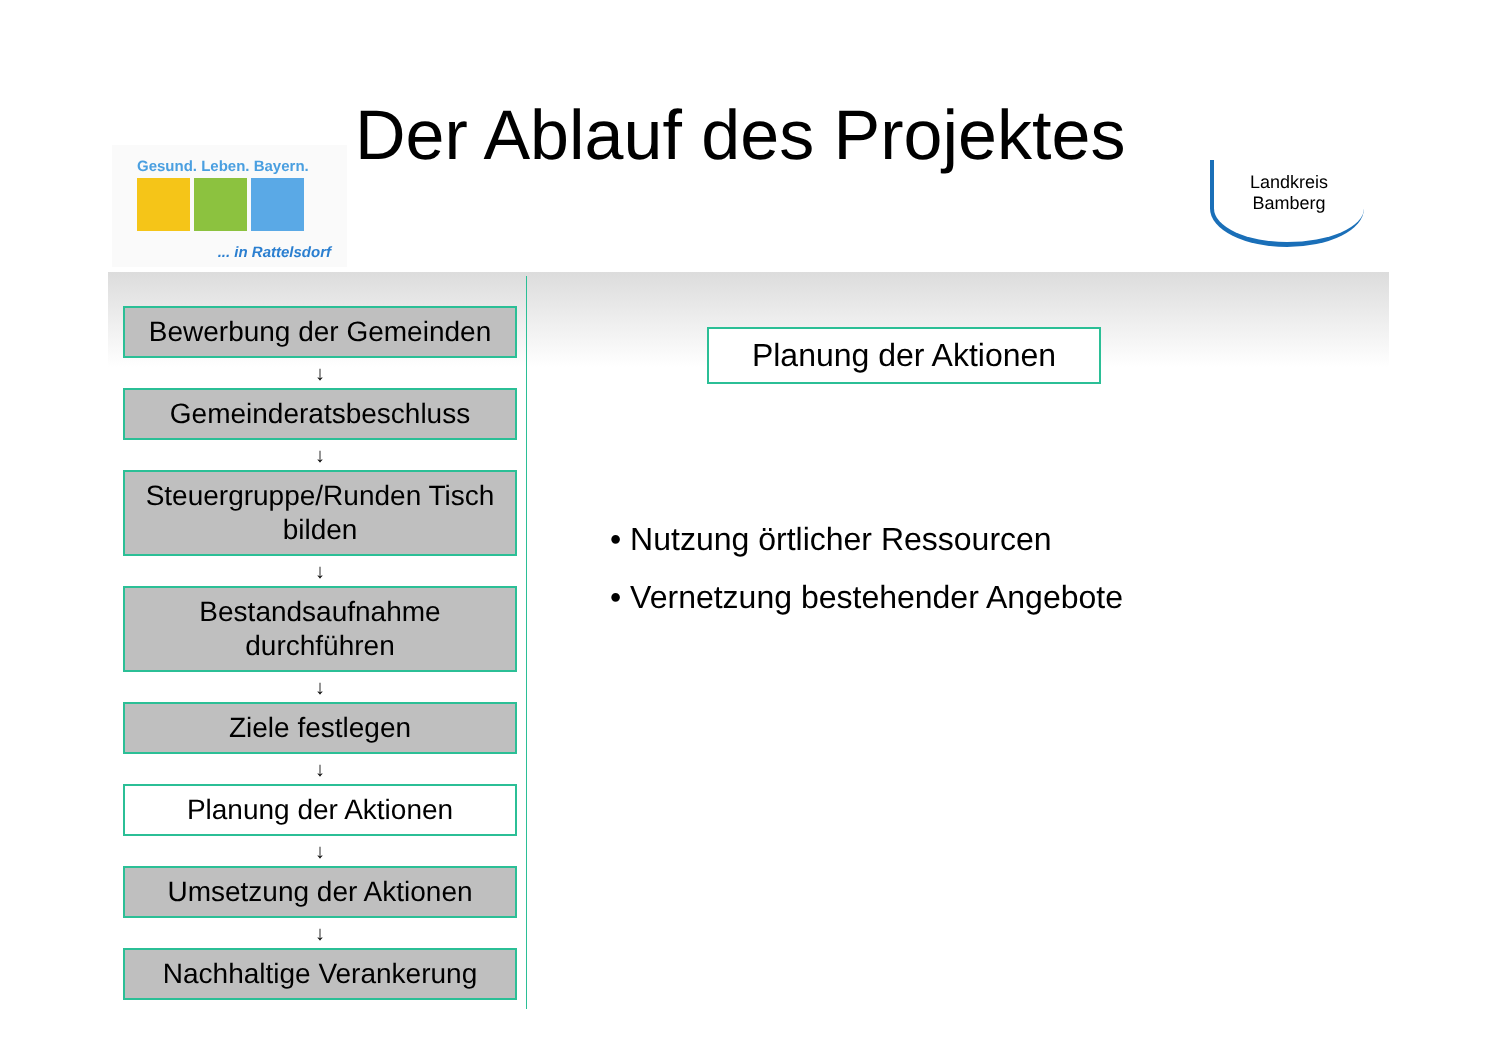Gesund. Leben. Bayern.
... in Rattelsdorf
Der Ablauf des Projektes
Landkreis
Bamberg
Bewerbung der Gemeinden
↓
Gemeinderatsbeschluss
↓
Steuergruppe/Runden Tisch bilden
↓
Bestandsaufnahme durchführen
↓
Ziele festlegen
↓
Planung der Aktionen
↓
Umsetzung der Aktionen
↓
Nachhaltige Verankerung
Planung der Aktionen
• Nutzung örtlicher Ressourcen
• Vernetzung bestehender Angebote